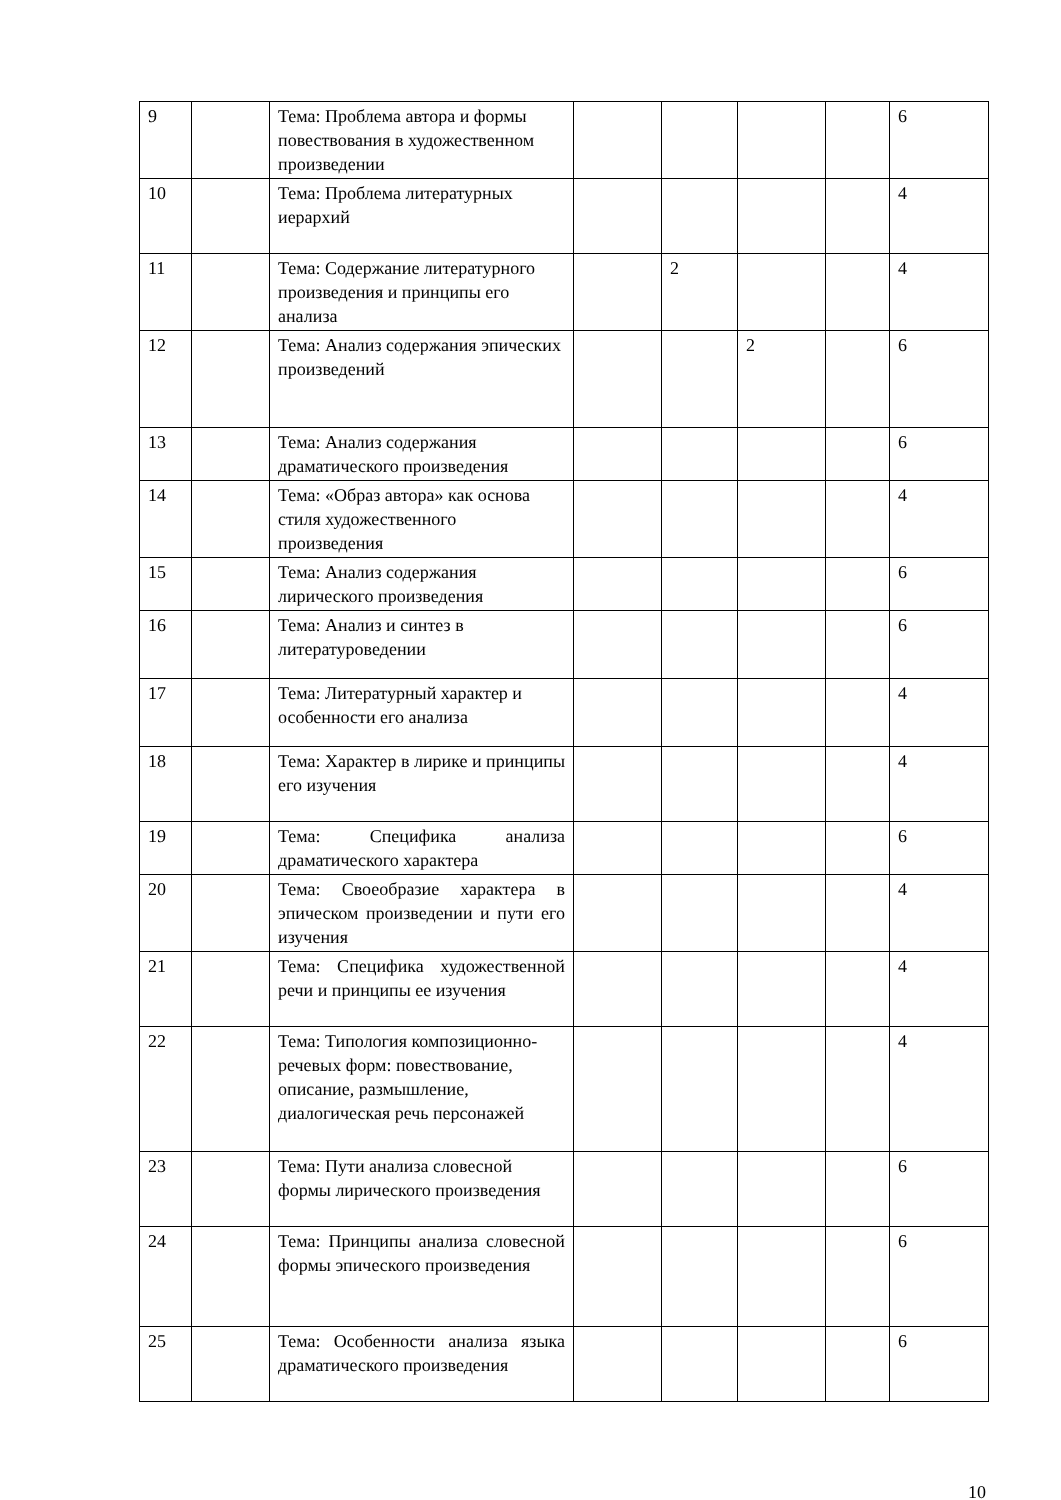| 9 | | Тема: Проблема автора и формы повествования в художественном произведении | | | | | 6 |
| 10 | | Тема: Проблема литературных иерархий | | | | | 4 |
| 11 | | Тема: Содержание литературного произведения и принципы его анализа | | 2 | | | 4 |
| 12 | | Тема: Анализ содержания эпических произведений | | | 2 | | 6 |
| 13 | | Тема: Анализ содержания драматического произведения | | | | | 6 |
| 14 | | Тема: «Образ автора» как основа стиля художественного произведения | | | | | 4 |
| 15 | | Тема: Анализ содержания лирического произведения | | | | | 6 |
| 16 | | Тема: Анализ и синтез в литературоведении | | | | | 6 |
| 17 | | Тема: Литературный характер и особенности его анализа | | | | | 4 |
| 18 | | Тема: Характер в лирике и принципы его изучения | | | | | 4 |
| 19 | | Тема: Специфика анализа драматического характера | | | | | 6 |
| 20 | | Тема: Своеобразие характера в эпическом произведении и пути его изучения | | | | | 4 |
| 21 | | Тема: Специфика художественной речи и принципы ее изучения | | | | | 4 |
| 22 | | Тема: Типология композиционно-речевых форм: повествование, описание, размышление, диалогическая речь персонажей | | | | | 4 |
| 23 | | Тема: Пути анализа словесной формы лирического произведения | | | | | 6 |
| 24 | | Тема: Принципы анализа словесной формы эпического произведения | | | | | 6 |
| 25 | | Тема: Особенности анализа языка драматического произведения | | | | | 6 |
10